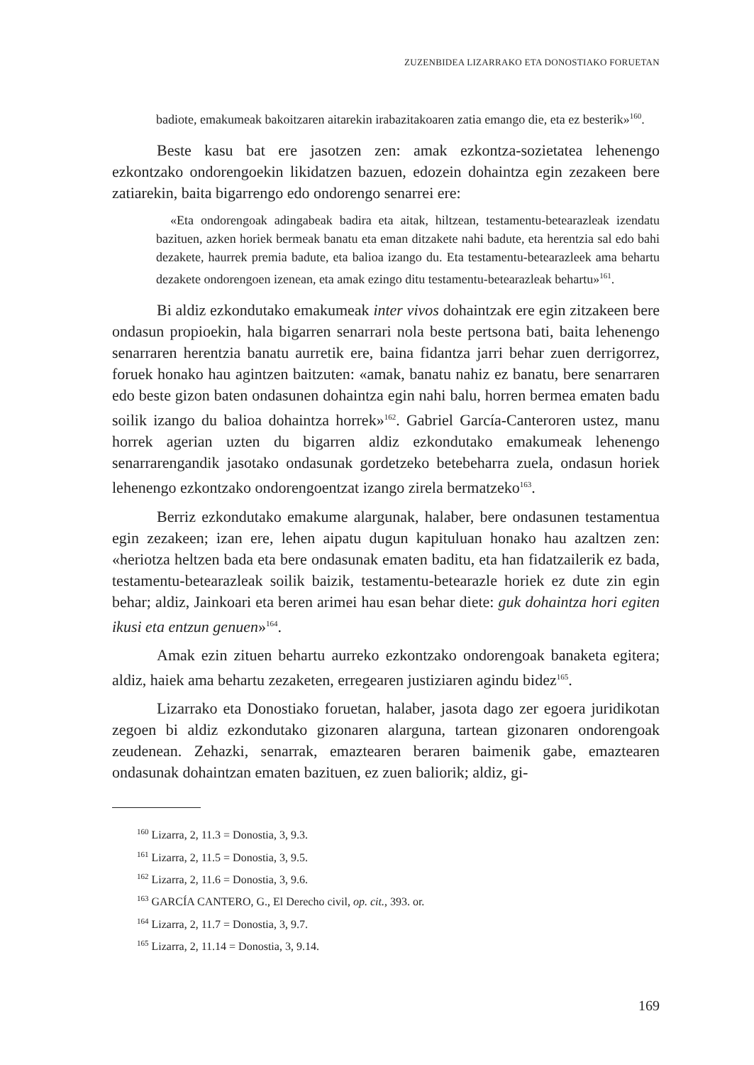ZUZENBIDEA LIZARRAKO ETA DONOSTIAKO FORUETAN
badiote, emakumeak bakoitzaren aitarekin irabazitakoaren zatia emango die, eta ez besterik»<sup>160</sup>.
Beste kasu bat ere jasotzen zen: amak ezkontza-sozietatea lehenengo ezkontzako ondorengoekin likidatzen bazuen, edozein dohaintza egin zezakeen bere zatiarekin, baita bigarrengo edo ondorengo senarrei ere:
«Eta ondorengoak adingabeak badira eta aitak, hiltzean, testamentu-betearazleak izendatu bazituen, azken horiek bermeak banatu eta eman ditzakete nahi badute, eta herentzia sal edo bahi dezakete, haurrek premia badute, eta balioa izango du. Eta testamentu-betearazleek ama behartu dezakete ondorengoen izenean, eta amak ezingo ditu testamentu-betearazleak behartu»<sup>161</sup>.
Bi aldiz ezkondutako emakumeak inter vivos dohaintzak ere egin zitzakeen bere ondasun propioekin, hala bigarren senarrari nola beste pertsona bati, baita lehenengo senarraren herentzia banatu aurretik ere, baina fidantza jarri behar zuen derrigorrez, foruek honako hau agintzen baitzuten: «amak, banatu nahiz ez banatu, bere senarraren edo beste gizon baten ondasunen dohaintza egin nahi balu, horren bermea ematen badu soilik izango du balioa dohaintza horrek»<sup>162</sup>. Gabriel García-Canteroren ustez, manu horrek agerian uzten du bigarren aldiz ezkondutako emakumeak lehenengo senarrarengandik jasotako ondasunak gordetzeko betebeharra zuela, ondasun horiek lehenengo ezkontzako ondorengoentzat izango zirela bermatzeko<sup>163</sup>.
Berriz ezkondutako emakume alargunak, halaber, bere ondasunen testamentua egin zezakeen; izan ere, lehen aipatu dugun kapituluan honako hau azaltzen zen: «heriotza heltzen bada eta bere ondasunak ematen baditu, eta han fidatzailerik ez bada, testamentu-betearazleak soilik baizik, testamentu-betearazle horiek ez dute zin egin behar; aldiz, Jainkoari eta beren arimei hau esan behar diete: guk dohaintza hori egiten ikusi eta entzun genuen»<sup>164</sup>.
Amak ezin zituen behartu aurreko ezkontzako ondorengoak banaketa egitera; aldiz, haiek ama behartu zezaketen, erregearen justiziaren agindu bidez<sup>165</sup>.
Lizarrako eta Donostiako foruetan, halaber, jasota dago zer egoera juridikotan zegoen bi aldiz ezkondutako gizonaren alarguna, tartean gizonaren ondorengoak zeudenean. Zehazki, senarrak, emaztearen beraren baimenik gabe, emaztearen ondasunak dohaintzan ematen bazituen, ez zuen baliorik; aldiz, gi-
<sup>160</sup> Lizarra, 2, 11.3 = Donostia, 3, 9.3.
<sup>161</sup> Lizarra, 2, 11.5 = Donostia, 3, 9.5.
<sup>162</sup> Lizarra, 2, 11.6 = Donostia, 3, 9.6.
<sup>163</sup> GARCÍA CANTERO, G., El Derecho civil, op. cit., 393. or.
<sup>164</sup> Lizarra, 2, 11.7 = Donostia, 3, 9.7.
<sup>165</sup> Lizarra, 2, 11.14 = Donostia, 3, 9.14.
169